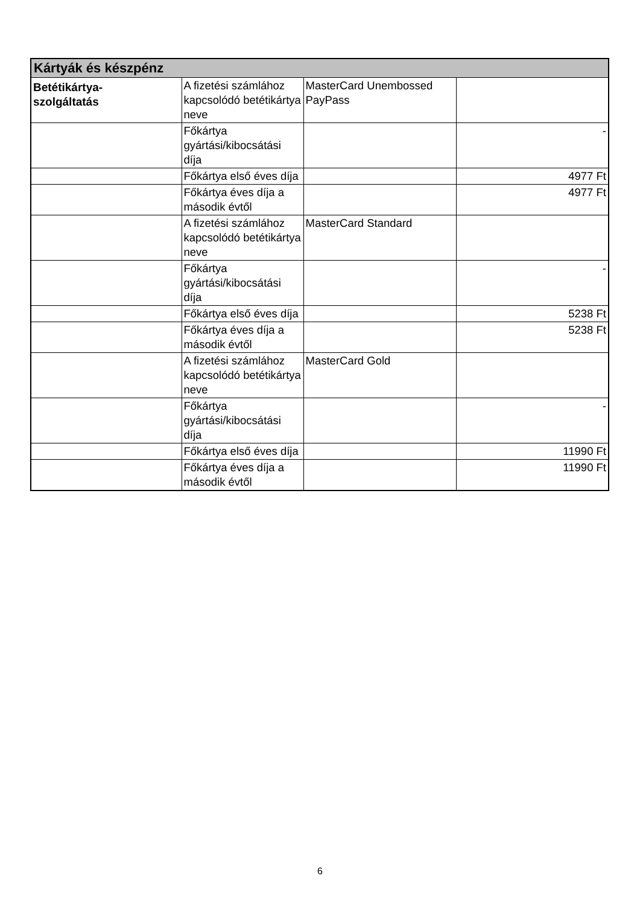| Kártyák és készpénz | | | |
| --- | --- | --- | --- |
| Betétikártya- szolgáltatás | A fizetési számlához kapcsolódó betétikártya neve | MasterCard Unembossed PayPass | |
| | Főkártya gyártási/kibocsátási díja | | - |
| | Főkártya első éves díja | | 4977 Ft |
| | Főkártya éves díja a második évtől | | 4977 Ft |
| | A fizetési számlához kapcsolódó betétikártya neve | MasterCard Standard | |
| | Főkártya gyártási/kibocsátási díja | | - |
| | Főkártya első éves díja | | 5238 Ft |
| | Főkártya éves díja a második évtől | | 5238 Ft |
| | A fizetési számlához kapcsolódó betétikártya neve | MasterCard Gold | |
| | Főkártya gyártási/kibocsátási díja | | - |
| | Főkártya első éves díja | | 11990 Ft |
| | Főkártya éves díja a második évtől | | 11990 Ft |
6